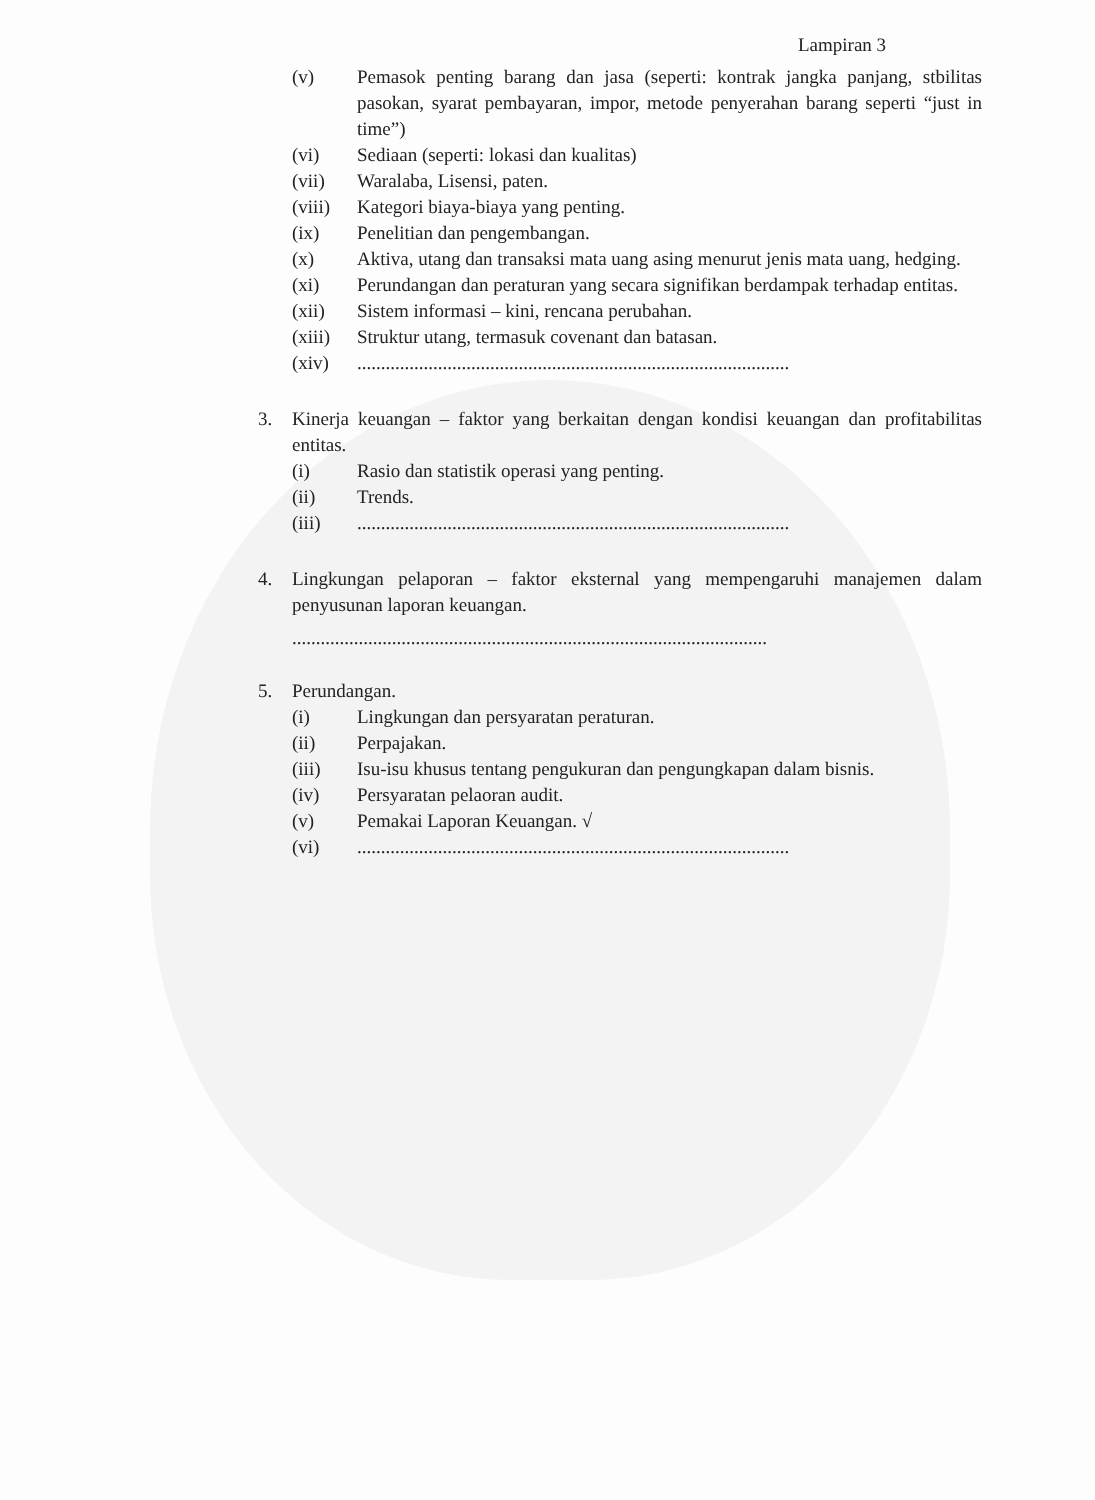Lampiran 3
(v) Pemasok penting barang dan jasa (seperti: kontrak jangka panjang, stbilitas pasokan, syarat pembayaran, impor, metode penyerahan barang seperti “just in time”)
(vi) Sediaan (seperti: lokasi dan kualitas)
(vii) Waralaba, Lisensi, paten.
(viii)
Kategori biaya-biaya yang penting.
(ix) Penelitian dan pengembangan.
(x) Aktiva, utang dan transaksi mata uang asing menurut jenis mata uang, hedging.
(xi) Perundangan dan peraturan yang secara signifikan berdampak terhadap entitas.
(xii) Sistem informasi – kini, rencana perubahan.
(xiii)
Struktur utang, termasuk covenant dan batasan.
(xiv) ...........................................................................................
3. Kinerja keuangan – faktor yang berkaitan dengan kondisi keuangan dan profitabilitas entitas.
(i) Rasio dan statistik operasi yang penting.
(ii) Trends.
(iii) ...........................................................................................
4. Lingkungan pelaporan – faktor eksternal yang mempengaruhi manajemen dalam penyusunan laporan keuangan.
....................................................................................................
5. Perundangan.
(i) Lingkungan dan persyaratan peraturan.
(ii) Perpajakan.
(iii) Isu-isu khusus tentang pengukuran dan pengungkapan dalam bisnis.
(iv) Persyaratan pelaoran audit.
(v) Pemakai Laporan Keuangan. √
(vi) ...........................................................................................